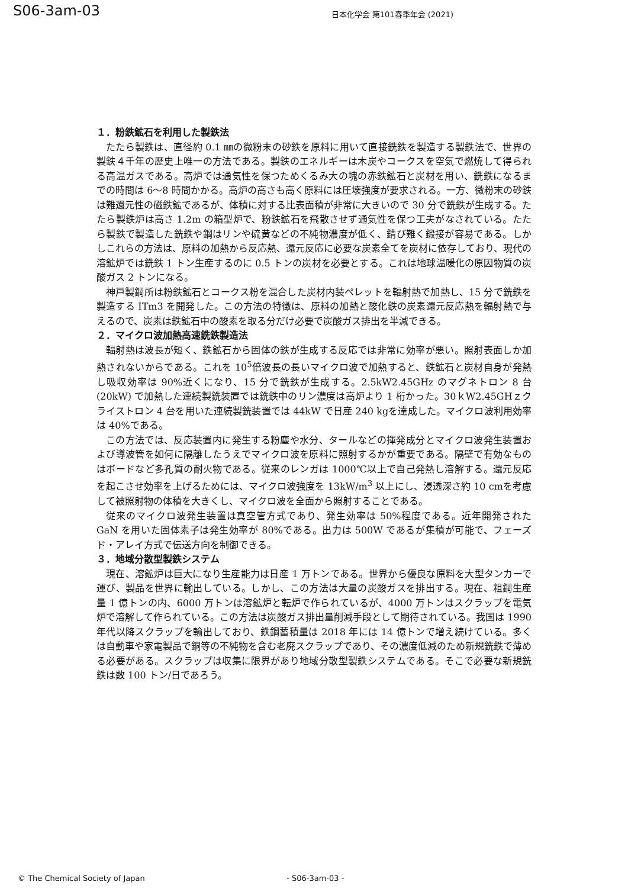S06-3am-03
日本化学会 第101春季年会 (2021)
１．粉鉄鉱石を利用した製鉄法
たたら製鉄は、直径約 0.1 ㎜の微粉末の砂鉄を原料に用いて直接銑鉄を製造する製鉄法で、世界の製鉄４千年の歴史上唯一の方法である。製鉄のエネルギーは木炭やコークスを空気で燃焼して得られる高温ガスである。高炉では通気性を保つためくるみ大の塊の赤鉄鉱石と炭材を用い、銑鉄になるまでの時間は 6〜8 時間かかる。高炉の高さも高く原料には圧壊強度が要求される。一方、微粉末の砂鉄は難還元性の磁鉄鉱であるが、体積に対する比表面積が非常に大きいので 30 分で銑鉄が生成する。たたら製鉄炉は高さ 1.2m の箱型炉で、粉鉄鉱石を飛散させず通気性を保つ工夫がなされている。たたら製鉄で製造した銑鉄や鋼はリンや硫黄などの不純物濃度が低く、錆び難く鍛接が容易である。しかしこれらの方法は、原料の加熱から反応熱、還元反応に必要な炭素全てを炭材に依存しており、現代の溶鉱炉では銑鉄 1 トン生産するのに 0.5 トンの炭材を必要とする。これは地球温暖化の原因物質の炭酸ガス 2 トンになる。
神戸製鋼所は粉鉄鉱石とコークス粉を混合した炭材内装ペレットを輻射熱で加熱し、15 分で銑鉄を製造する ITm3 を開発した。この方法の特徴は、原料の加熱と酸化鉄の炭素還元反応熱を輻射熱で与えるので、炭素は鉄鉱石中の酸素を取る分だけ必要で炭酸ガス排出を半減できる。
２．マイクロ波加熱高速銑鉄製造法
輻射熱は波長が短く、鉄鉱石から固体の鉄が生成する反応では非常に効率が悪い。照射表面しか加熱されないからである。これを 10<sup>5</sup>倍波長の長いマイクロ波で加熱すると、鉄鉱石と炭材自身が発熱し吸収効率は 90%近くになり、15 分で銑鉄が生成する。2.5kW2.45GHz のマグネトロン 8 台 (20kW) で加熱した連続製銑装置では銑鉄中のリン濃度は高炉より 1 桁かった。30ｋW2.45GHｚクライストロン 4 台を用いた連続製銑装置では 44kW で日産 240 kgを達成した。マイクロ波利用効率は 40%である。
この方法では、反応装置内に発生する粉塵や水分、タールなどの揮発成分とマイクロ波発生装置および導波管を如何に隔離したうえでマイクロ波を原料に照射するかが重要である。隔壁で有効なものはボードなど多孔質の耐火物である。従来のレンガは 1000℃以上で自己発熱し溶解する。還元反応を起こさせ効率を上げるためには、マイクロ波強度を 13kW/m<sup>3</sup> 以上にし、浸透深さ約 10 cmを考慮して被照射物の体積を大きくし、マイクロ波を全面から照射することである。
従来のマイクロ波発生装置は真空管方式であり、発生効率は 50%程度である。近年開発された GaN を用いた固体素子は発生効率が 80%である。出力は 500W であるが集積が可能で、フェーズド・アレイ方式で伝送方向を制御できる。
３．地域分散型製鉄システム
現在、溶鉱炉は巨大になり生産能力は日産 1 万トンである。世界から優良な原料を大型タンカーで運び、製品を世界に輸出している。しかし、この方法は大量の炭酸ガスを排出する。現在、粗鋼生産量 1 億トンの内、6000 万トンは溶鉱炉と転炉で作られているが、4000 万トンはスクラップを電気炉で溶解して作られている。この方法は炭酸ガス排出量削減手段として期待されている。我国は 1990 年代以降スクラップを輸出しており、鉄鋼蓄積量は 2018 年には 14 億トンで増え続けている。多くは自動車や家電製品で銅等の不純物を含む老廃スクラップであり、その濃度低減のため新規銑鉄で薄める必要がある。スクラップは収集に限界があり地域分散型製鉄システムである。そこで必要な新規銑鉄は数 100 トン/日であろう。
© The Chemical Society of Japan - S06-3am-03 -